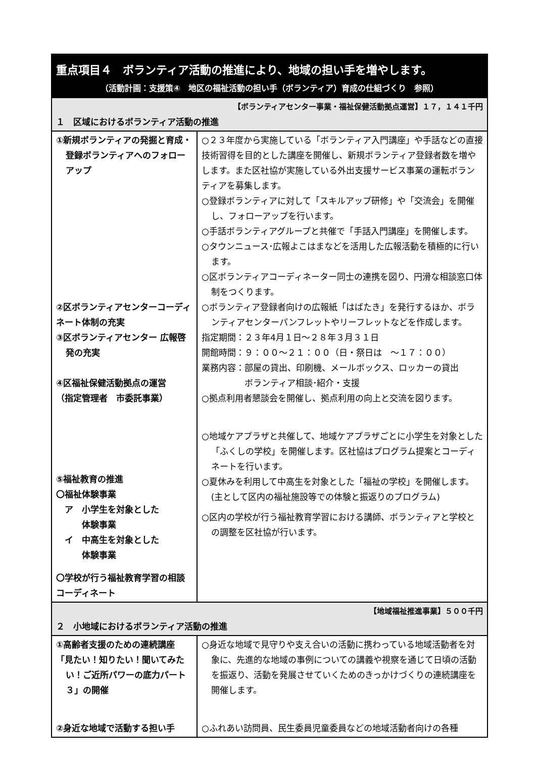| 重点項目４ ボランティア活動の推進により、地域の担い手を増やします。 （活動計画：支援策④ 地区の福祉活動の担い手（ボランティア）育成の仕組づくり 参照） | |
| 【ボランティアセンター事業・福祉保健活動拠点運営】１７，１４１千円 １ 区域におけるボランティア活動の推進 | |
| ①新規ボランティアの発掘と育成・登録ボランティアへのフォローアップ ②区ボランティアセンターコーディネート体制の充実 ③区ボランティアセンター 広報啓発の充実 ④区福祉保健活動拠点の運営 （指定管理者 市委託事業） ⑤福祉教育の推進 〇福祉体験事業 ア 小学生を対象とした 体験事業 イ 中高生を対象とした 体験事業 〇学校が行う福祉教育学習の相談コーディネート | ○２３年度から実施している「ボランティア入門講座」や手話などの直接技術習得を目的とした講座を開催し、新規ボランティア登録者数を増やします。また区社協が実施している外出支援サービス事業の運転ボランティアを募集します。 ○登録ボランティアに対して「スキルアップ研修」や「交流会」を開催し、フォローアップを行います。 ○手話ボランティアグループと共催で「手話入門講座」を開催します。 ○タウンニュース･広報よこはまなどを活用した広報活動を積極的に行います。 ○区ボランティアコーディネーター同士の連携を図り、円滑な相談窓口体制をつくります。 ○ボランティア登録者向けの広報紙「はばたき」を発行するほか、ボランティアセンターパンフレットやリーフレットなどを作成します。 指定期間：２３年4月１日～２８年３月３１日 開館時間：９：００～２１：００（日・祭日は ～１７：００） 業務内容：部屋の貸出、印刷機、メールボックス、ロッカーの貸出 ボランティア相談･紹介・支援 ○拠点利用者懇談会を開催し、拠点利用の向上と交流を図ります。 ○地域ケアプラザと共催して、地域ケアプラザごとに小学生を対象とした「ふくしの学校」を開催します。区社協はプログラム提案とコーディネートを行います。 ○夏休みを利用して中高生を対象とした「福祉の学校」を開催します。(主として区内の福祉施設等での体験と振返りのプログラム) ○区内の学校が行う福祉教育学習における講師、ボランティアと学校との調整を区社協が行います。 |
| 【地域福祉推進事業】５００千円 ２ 小地域におけるボランティア活動の推進 | |
| ①高齢者支援のための連続講座 「見たい！知りたい！聞いてみたい！ご近所パワーの底力パート３」の開催 ②身近な地域で活動する担い手 | ○身近な地域で見守りや支え合いの活動に携わっている地域活動者を対象に、先進的な地域の事例についての講義や視察を通じて日頃の活動を振返り、活動を発展させていくためのきっかけづくりの連続講座を開催します。 ○ふれあい訪問員、民生委員児童委員などの地域活動者向けの各種 |